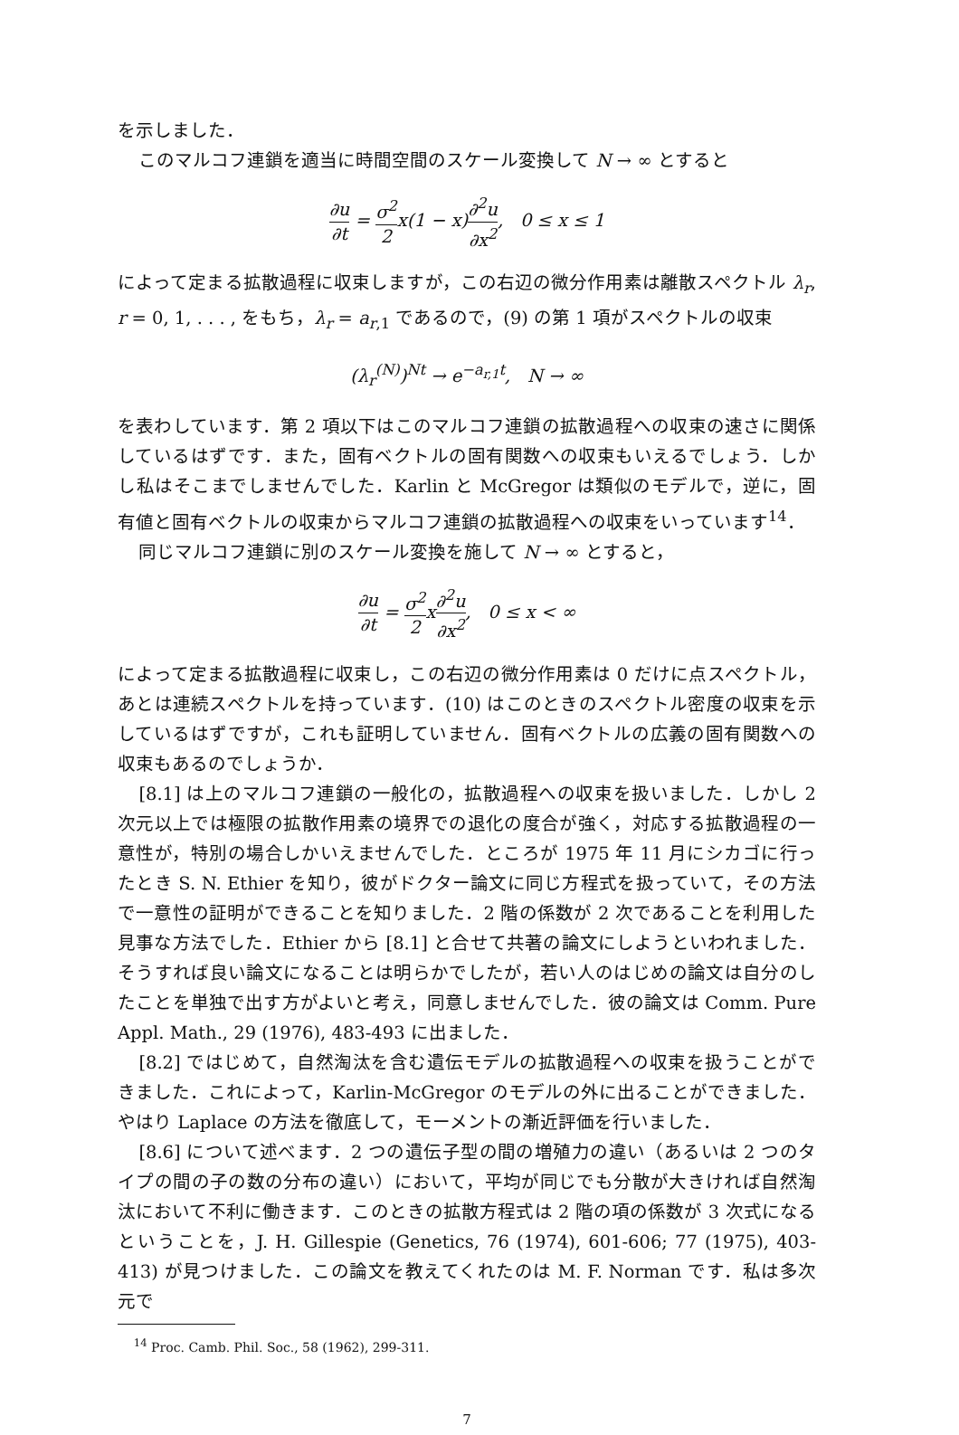を示しました．
このマルコフ連鎖を適当に時間空間のスケール変換して N → ∞ とすると
∂u ∂t = σ<sup>2</sup> 2x(1 − x)∂<sup>2</sup>u ∂x<sup>2</sup>, 0 ≤ x ≤ 1
によって定まる拡散過程に収束しますが，この右辺の微分作用素は離散スペクトル λ<sub>r</sub>, r = 0, 1, . . . , をもち，λ<sub>r</sub> = a<sub>r</sub><sub>,1</sub> であるので，(9) の第 1 項がスペクトルの収束
(λ<sub>r</sub><sup>(N)</sup>)<sup>Nt</sup> → e<sup>−a<sub>r,1</sub>t</sup>, N → ∞
を表わしています．第 2 項以下はこのマルコフ連鎖の拡散過程への収束の速さに関係しているはずです．また，固有ベクトルの固有関数への収束もいえるでしょう．しかし私はそこまでしませんでした．Karlin と McGregor は類似のモデルで，逆に，固有値と固有ベクトルの収束からマルコフ連鎖の拡散過程への収束をいっています<sup>14</sup>．
同じマルコフ連鎖に別のスケール変換を施して N → ∞ とすると，
∂u ∂t = σ<sup>2</sup> 2x∂<sup>2</sup>u ∂x<sup>2</sup>, 0 ≤ x < ∞
によって定まる拡散過程に収束し，この右辺の微分作用素は 0 だけに点スペクトル，あとは連続スペクトルを持っています．(10) はこのときのスペクトル密度の収束を示しているはずですが，これも証明していません．固有ベクトルの広義の固有関数への収束もあるのでしょうか．
[8.1] は上のマルコフ連鎖の一般化の，拡散過程への収束を扱いました．しかし 2 次元以上では極限の拡散作用素の境界での退化の度合が強く，対応する拡散過程の一意性が，特別の場合しかいえませんでした．ところが 1975 年 11 月にシカゴに行ったとき S. N. Ethier を知り，彼がドクター論文に同じ方程式を扱っていて，その方法で一意性の証明ができることを知りました．2 階の係数が 2 次であることを利用した見事な方法でした．Ethier から [8.1] と合せて共著の論文にしようといわれました．そうすれば良い論文になることは明らかでしたが，若い人のはじめの論文は自分のしたことを単独で出す方がよいと考え，同意しませんでした．彼の論文は Comm. Pure Appl. Math., 29 (1976), 483-493 に出ました．
[8.2] ではじめて，自然淘汰を含む遺伝モデルの拡散過程への収束を扱うことができました．これによって，Karlin-McGregor のモデルの外に出ることができました．やはり Laplace の方法を徹底して，モーメントの漸近評価を行いました．
[8.6] について述べます．2 つの遺伝子型の間の増殖力の違い（あるいは 2 つのタイプの間の子の数の分布の違い）において，平均が同じでも分散が大きければ自然淘汰において不利に働きます．このときの拡散方程式は 2 階の項の係数が 3 次式になるということを，J. H. Gillespie (Genetics, 76 (1974), 601-606; 77 (1975), 403-413) が見つけました．この論文を教えてくれたのは M. F. Norman です．私は多次元で
<sup>14</sup> Proc. Camb. Phil. Soc., 58 (1962), 299-311.
7